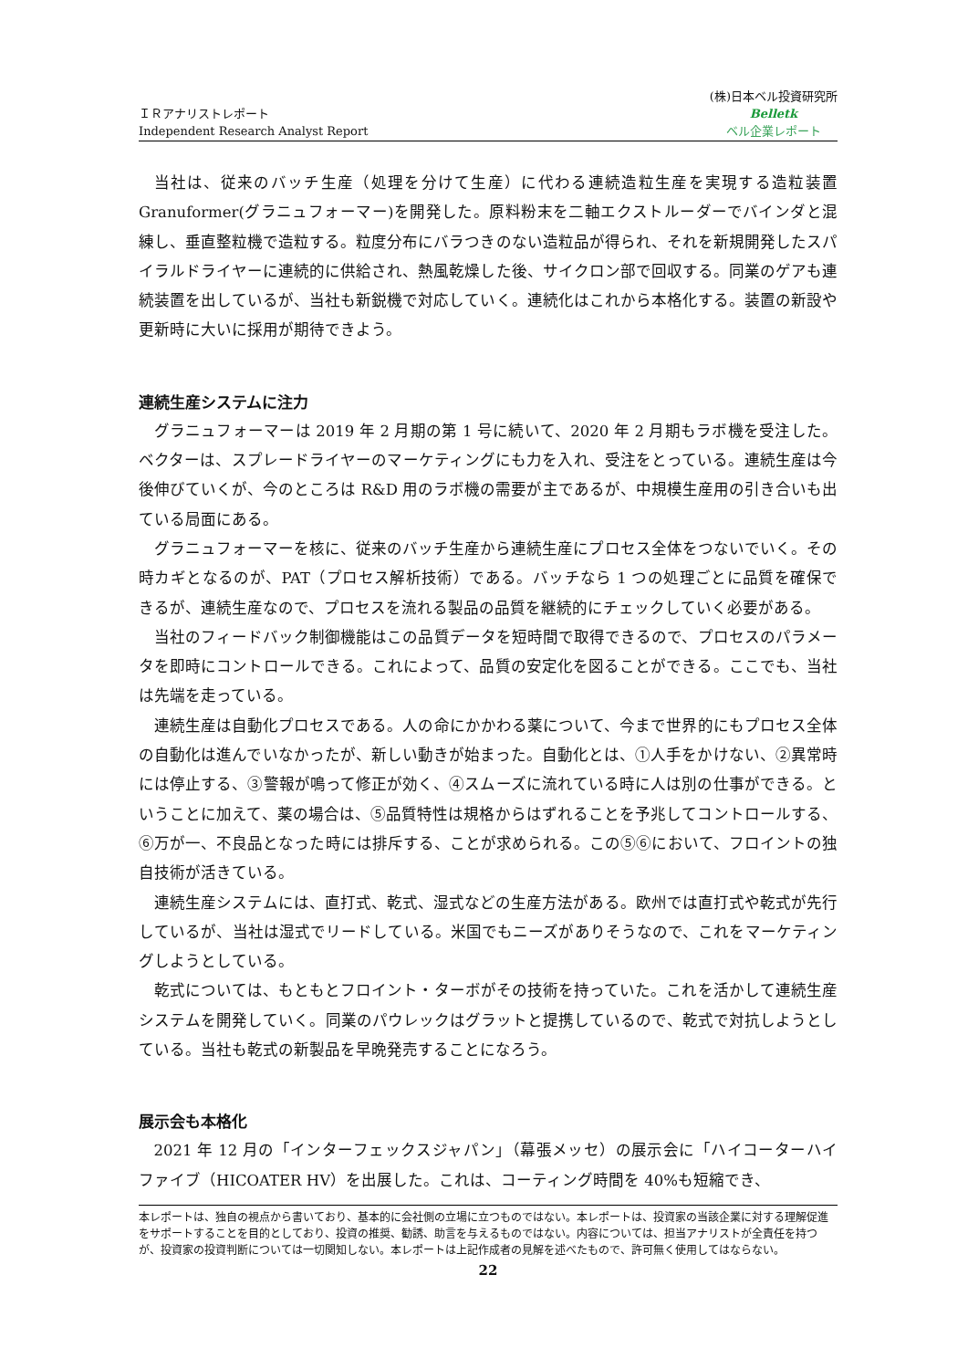ＩＲアナリストレポート
Independent Research Analyst Report
(株)日本ベル投資研究所
Belletk
ベル企業レポート
当社は、従来のバッチ生産（処理を分けて生産）に代わる連続造粒生産を実現する造粒装置 Granuformer(グラニュフォーマー)を開発した。原料粉末を二軸エクストルーダーでバインダと混練し、垂直整粒機で造粒する。粒度分布にバラつきのない造粒品が得られ、それを新規開発したスパイラルドライヤーに連続的に供給され、熱風乾燥した後、サイクロン部で回収する。同業のゲアも連続装置を出しているが、当社も新鋭機で対応していく。連続化はこれから本格化する。装置の新設や更新時に大いに採用が期待できよう。
連続生産システムに注力
グラニュフォーマーは 2019 年 2 月期の第 1 号に続いて、2020 年 2 月期もラボ機を受注した。ベクターは、スプレードライヤーのマーケティングにも力を入れ、受注をとっている。連続生産は今後伸びていくが、今のところは R&D 用のラボ機の需要が主であるが、中規模生産用の引き合いも出ている局面にある。
グラニュフォーマーを核に、従来のバッチ生産から連続生産にプロセス全体をつないでいく。その時カギとなるのが、PAT（プロセス解析技術）である。バッチなら 1 つの処理ごとに品質を確保できるが、連続生産なので、プロセスを流れる製品の品質を継続的にチェックしていく必要がある。
当社のフィードバック制御機能はこの品質データを短時間で取得できるので、プロセスのパラメータを即時にコントロールできる。これによって、品質の安定化を図ることができる。ここでも、当社は先端を走っている。
連続生産は自動化プロセスである。人の命にかかわる薬について、今まで世界的にもプロセス全体の自動化は進んでいなかったが、新しい動きが始まった。自動化とは、①人手をかけない、②異常時には停止する、③警報が鳴って修正が効く、④スムーズに流れている時に人は別の仕事ができる。ということに加えて、薬の場合は、⑤品質特性は規格からはずれることを予兆してコントロールする、⑥万が一、不良品となった時には排斥する、ことが求められる。この⑤⑥において、フロイントの独自技術が活きている。
連続生産システムには、直打式、乾式、湿式などの生産方法がある。欧州では直打式や乾式が先行しているが、当社は湿式でリードしている。米国でもニーズがありそうなので、これをマーケティングしようとしている。
乾式については、もともとフロイント・ターボがその技術を持っていた。これを活かして連続生産システムを開発していく。同業のパウレックはグラットと提携しているので、乾式で対抗しようとしている。当社も乾式の新製品を早晩発売することになろう。
展示会も本格化
2021 年 12 月の「インターフェックスジャパン」（幕張メッセ）の展示会に「ハイコーターハイファイブ（HICOATER HV）を出展した。これは、コーティング時間を 40%も短縮でき、
本レポートは、独自の視点から書いており、基本的に会社側の立場に立つものではない。本レポートは、投資家の当該企業に対する理解促進をサポートすることを目的としており、投資の推奨、勧誘、助言を与えるものではない。内容については、担当アナリストが全責任を持つが、投資家の投資判断については一切関知しない。本レポートは上記作成者の見解を述べたもので、許可無く使用してはならない。
22